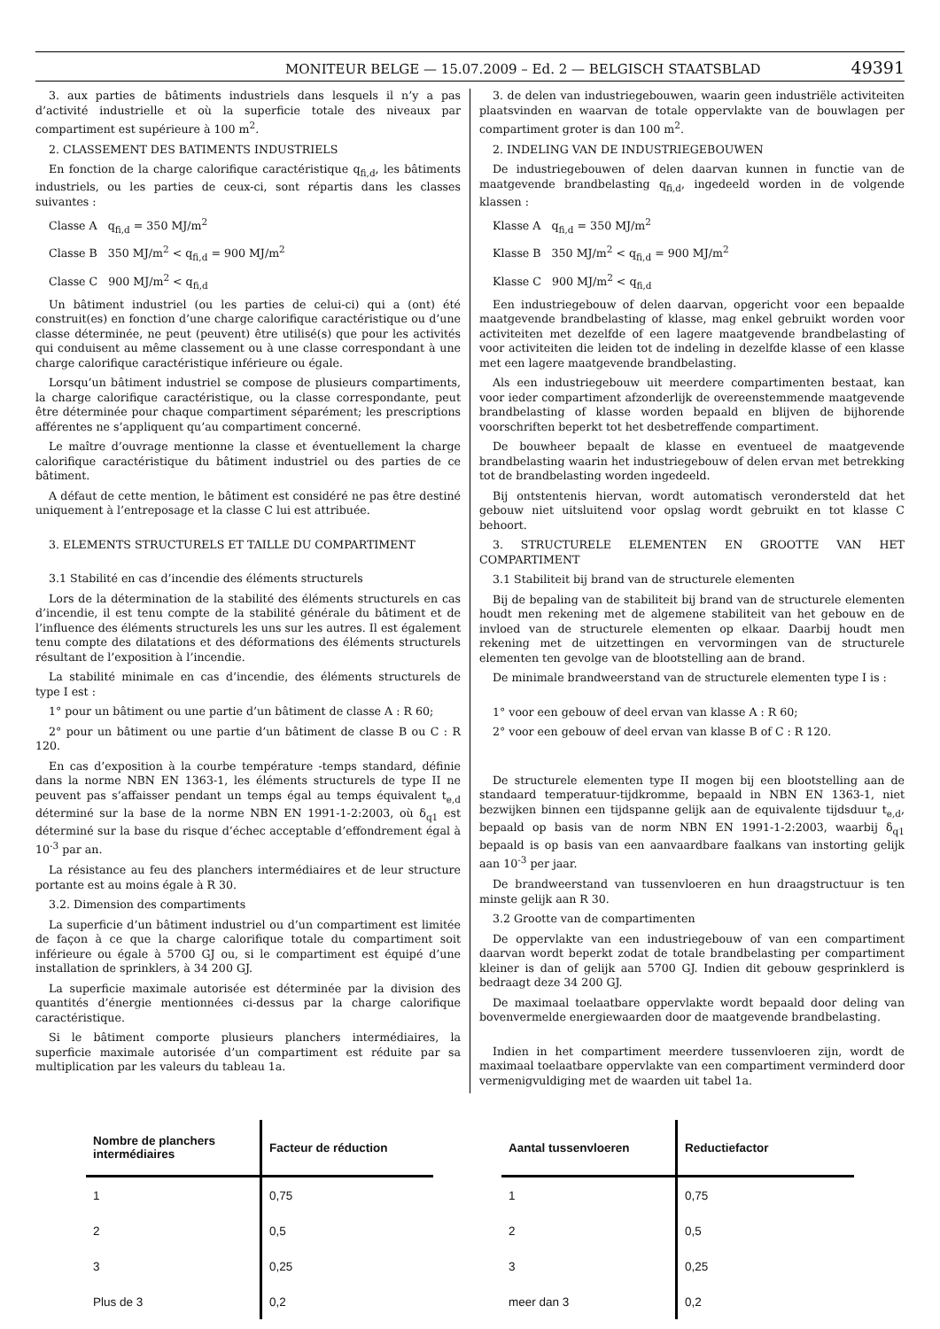MONITEUR BELGE — 15.07.2009 – Ed. 2 — BELGISCH STAATSBLAD 49391
3. aux parties de bâtiments industriels dans lesquels il n’y a pas d’activité industrielle et où la superficie totale des niveaux par compartiment est supérieure à 100 m<sup>2</sup>.
2. CLASSEMENT DES BATIMENTS INDUSTRIELS
En fonction de la charge calorifique caractéristique q<sub>fi,d</sub>, les bâtiments industriels, ou les parties de ceux-ci, sont répartis dans les classes suivantes :
Classe A q<sub>fi,d</sub> = 350 MJ/m<sup>2</sup>
Classe B 350 MJ/m<sup>2</sup> < q<sub>fi,d</sub> = 900 MJ/m<sup>2</sup>
Classe C 900 MJ/m<sup>2</sup> < q<sub>fi,d</sub>
Un bâtiment industriel (ou les parties de celui-ci) qui a (ont) été construit(es) en fonction d’une charge calorifique caractéristique ou d’une classe déterminée, ne peut (peuvent) être utilisé(s) que pour les activités qui conduisent au même classement ou à une classe correspondant à une charge calorifique caractéristique inférieure ou égale.
Lorsqu’un bâtiment industriel se compose de plusieurs compartiments, la charge calorifique caractéristique, ou la classe correspondante, peut être déterminée pour chaque compartiment séparément; les prescriptions afférentes ne s’appliquent qu’au compartiment concerné.
Le maître d’ouvrage mentionne la classe et éventuellement la charge calorifique caractéristique du bâtiment industriel ou des parties de ce bâtiment.
A défaut de cette mention, le bâtiment est considéré ne pas être destiné uniquement à l’entreposage et la classe C lui est attribuée.
3. ELEMENTS STRUCTURELS ET TAILLE DU COMPARTIMENT
3.1 Stabilité en cas d’incendie des éléments structurels
Lors de la détermination de la stabilité des éléments structurels en cas d’incendie, il est tenu compte de la stabilité générale du bâtiment et de l’influence des éléments structurels les uns sur les autres. Il est également tenu compte des dilatations et des déformations des éléments structurels résultant de l’exposition à l’incendie.
La stabilité minimale en cas d’incendie, des éléments structurels de type I est :
1° pour un bâtiment ou une partie d’un bâtiment de classe A : R 60;
2° pour un bâtiment ou une partie d’un bâtiment de classe B ou C : R 120.
En cas d’exposition à la courbe température -temps standard, définie dans la norme NBN EN 1363-1, les éléments structurels de type II ne peuvent pas s’affaisser pendant un temps égal au temps équivalent t<sub>e,d</sub> déterminé sur la base de la norme NBN EN 1991-1-2:2003, où δ<sub>q1</sub> est déterminé sur la base du risque d’échec acceptable d’effondrement égal à 10<sup>-3</sup> par an.
La résistance au feu des planchers intermédiaires et de leur structure portante est au moins égale à R 30.
3.2. Dimension des compartiments
La superficie d’un bâtiment industriel ou d’un compartiment est limitée de façon à ce que la charge calorifique totale du compartiment soit inférieure ou égale à 5700 GJ ou, si le compartiment est équipé d’une installation de sprinklers, à 34 200 GJ.
La superficie maximale autorisée est déterminée par la division des quantités d’énergie mentionnées ci-dessus par la charge calorifique caractéristique.
Si le bâtiment comporte plusieurs planchers intermédiaires, la superficie maximale autorisée d’un compartiment est réduite par sa multiplication par les valeurs du tableau 1a.
3. de delen van industriegebouwen, waarin geen industriële activiteiten plaatsvinden en waarvan de totale oppervlakte van de bouwlagen per compartiment groter is dan 100 m<sup>2</sup>.
2. INDELING VAN DE INDUSTRIEGEBOUWEN
De industriegebouwen of delen daarvan kunnen in functie van de maatgevende brandbelasting q<sub>fi,d</sub>, ingedeeld worden in de volgende klassen :
Klasse A q<sub>fi,d</sub> = 350 MJ/m<sup>2</sup>
Klasse B 350 MJ/m<sup>2</sup> < q<sub>fi,d</sub> = 900 MJ/m<sup>2</sup>
Klasse C 900 MJ/m<sup>2</sup> < q<sub>fi,d</sub>
Een industriegebouw of delen daarvan, opgericht voor een bepaalde maatgevende brandbelasting of klasse, mag enkel gebruikt worden voor activiteiten met dezelfde of een lagere maatgevende brandbelasting of voor activiteiten die leiden tot de indeling in dezelfde klasse of een klasse met een lagere maatgevende brandbelasting.
Als een industriegebouw uit meerdere compartimenten bestaat, kan voor ieder compartiment afzonderlijk de overeenstemmende maatgevende brandbelasting of klasse worden bepaald en blijven de bijhorende voorschriften beperkt tot het desbetreffende compartiment.
De bouwheer bepaalt de klasse en eventueel de maatgevende brandbelasting waarin het industriegebouw of delen ervan met betrekking tot de brandbelasting worden ingedeeld.
Bij ontstentenis hiervan, wordt automatisch verondersteld dat het gebouw niet uitsluitend voor opslag wordt gebruikt en tot klasse C behoort.
3. STRUCTURELE ELEMENTEN EN GROOTTE VAN HET COMPARTIMENT
3.1 Stabiliteit bij brand van de structurele elementen
Bij de bepaling van de stabiliteit bij brand van de structurele elementen houdt men rekening met de algemene stabiliteit van het gebouw en de invloed van de structurele elementen op elkaar. Daarbij houdt men rekening met de uitzettingen en vervormingen van de structurele elementen ten gevolge van de blootstelling aan de brand.
De minimale brandweerstand van de structurele elementen type I is :
1° voor een gebouw of deel ervan van klasse A : R 60;
2° voor een gebouw of deel ervan van klasse B of C : R 120.
De structurele elementen type II mogen bij een blootstelling aan de standaard temperatuur-tijdkromme, bepaald in NBN EN 1363-1, niet bezwijken binnen een tijdspanne gelijk aan de equivalente tijdsduur t<sub>e,d</sub>, bepaald op basis van de norm NBN EN 1991-1-2:2003, waarbij δ<sub>q1</sub> bepaald is op basis van een aanvaardbare faalkans van instorting gelijk aan 10<sup>-3</sup> per jaar.
De brandweerstand van tussenvloeren en hun draagstructuur is ten minste gelijk aan R 30.
3.2 Grootte van de compartimenten
De oppervlakte van een industriegebouw of van een compartiment daarvan wordt beperkt zodat de totale brandbelasting per compartiment kleiner is dan of gelijk aan 5700 GJ. Indien dit gebouw gesprinklerd is bedraagt deze 34 200 GJ.
De maximaal toelaatbare oppervlakte wordt bepaald door deling van bovenvermelde energiewaarden door de maatgevende brandbelasting.
Indien in het compartiment meerdere tussenvloeren zijn, wordt de maximaal toelaatbare oppervlakte van een compartiment verminderd door vermenigvuldiging met de waarden uit tabel 1a.
| Nombre de planchers intermédiaires | Facteur de réduction |
| --- | --- |
| 1 | 0,75 |
| 2 | 0,5 |
| 3 | 0,25 |
| Plus de 3 | 0,2 |
| Aantal tussenvloeren | Reductiefactor |
| --- | --- |
| 1 | 0,75 |
| 2 | 0,5 |
| 3 | 0,25 |
| meer dan 3 | 0,2 |